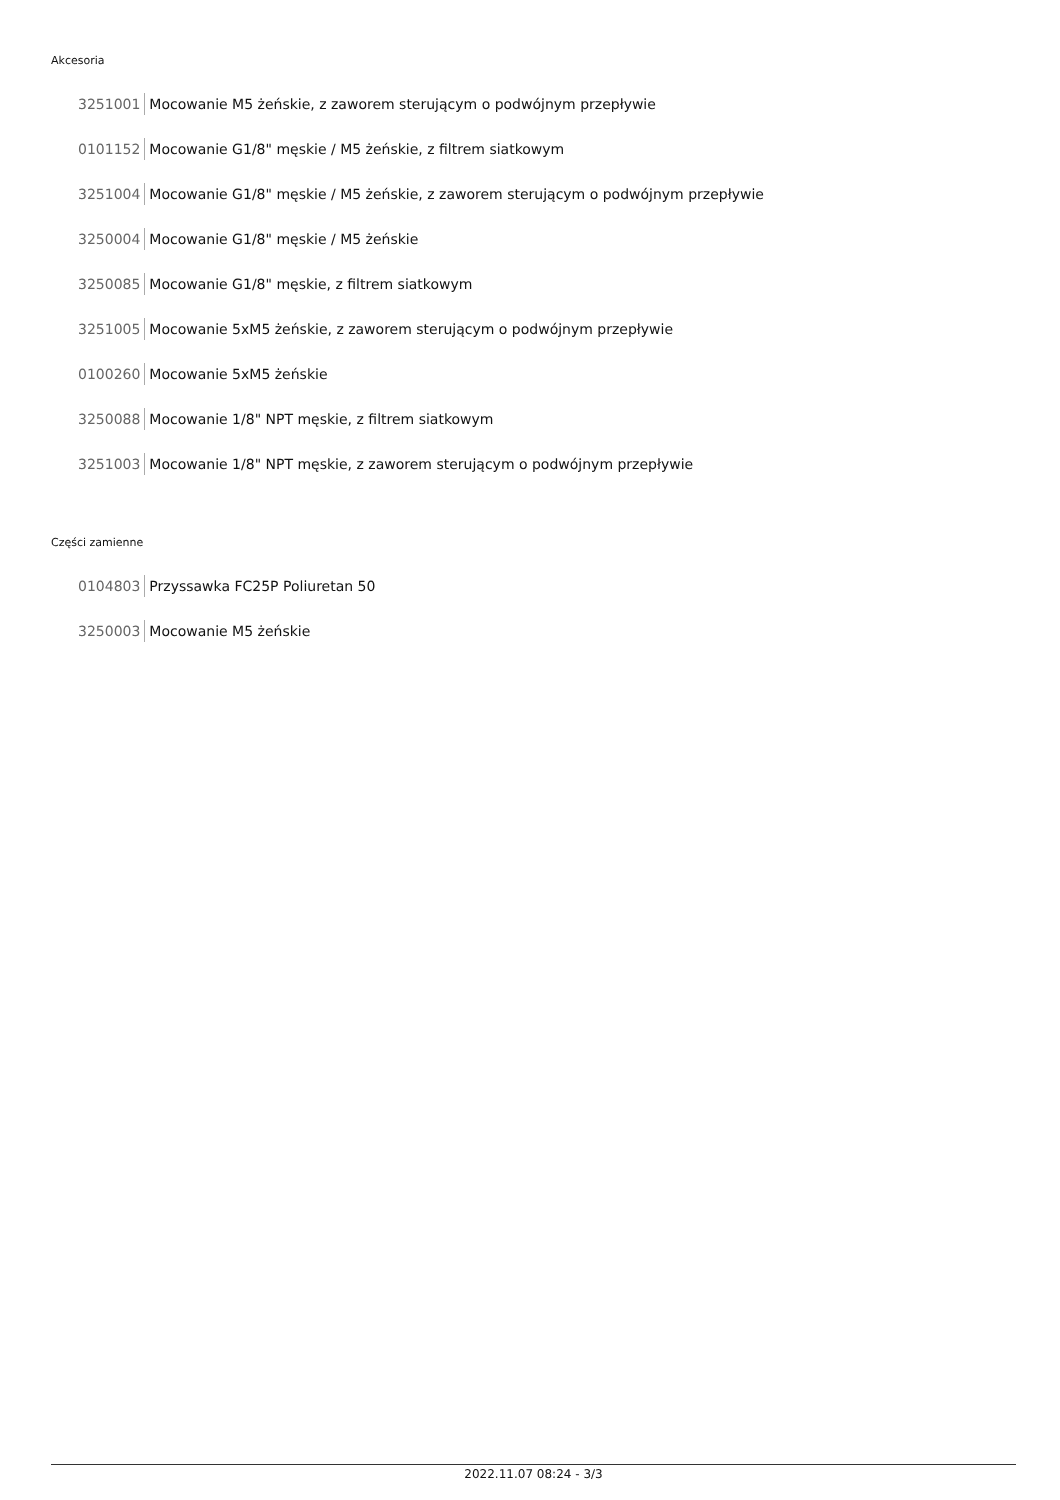Akcesoria
3251001 Mocowanie M5 żeńskie, z zaworem sterującym o podwójnym przepływie
0101152 Mocowanie G1/8" męskie / M5 żeńskie, z filtrem siatkowym
3251004 Mocowanie G1/8" męskie / M5 żeńskie, z zaworem sterującym o podwójnym przepływie
3250004 Mocowanie G1/8" męskie / M5 żeńskie
3250085 Mocowanie G1/8" męskie, z filtrem siatkowym
3251005 Mocowanie 5xM5 żeńskie, z zaworem sterującym o podwójnym przepływie
0100260 Mocowanie 5xM5 żeńskie
3250088 Mocowanie 1/8" NPT męskie, z filtrem siatkowym
3251003 Mocowanie 1/8" NPT męskie, z zaworem sterującym o podwójnym przepływie
Części zamienne
0104803 Przyssawka FC25P Poliuretan 50
3250003 Mocowanie M5 żeńskie
2022.11.07 08:24 - 3/3